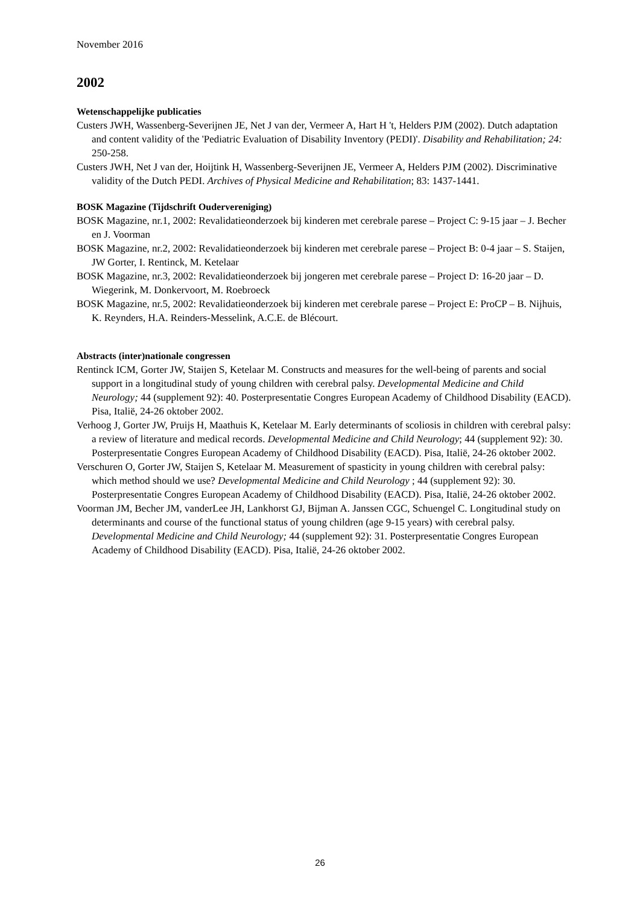November 2016
2002
Wetenschappelijke publicaties
Custers JWH, Wassenberg-Severijnen JE, Net J van der, Vermeer A, Hart H 't, Helders PJM (2002). Dutch adaptation and content validity of the 'Pediatric Evaluation of Disability Inventory (PEDI)'. Disability and Rehabilitation; 24: 250-258.
Custers JWH, Net J van der, Hoijtink H, Wassenberg-Severijnen JE, Vermeer A, Helders PJM (2002). Discriminative validity of the Dutch PEDI. Archives of Physical Medicine and Rehabilitation; 83: 1437-1441.
BOSK Magazine (Tijdschrift Oudervereniging)
BOSK Magazine, nr.1, 2002: Revalidatieonderzoek bij kinderen met cerebrale parese – Project C: 9-15 jaar – J. Becher en J. Voorman
BOSK Magazine, nr.2, 2002: Revalidatieonderzoek bij kinderen met cerebrale parese – Project B: 0-4 jaar – S. Staijen, JW Gorter, I. Rentinck, M. Ketelaar
BOSK Magazine, nr.3, 2002: Revalidatieonderzoek bij jongeren met cerebrale parese – Project D: 16-20 jaar – D. Wiegerink, M. Donkervoort, M. Roebroeck
BOSK Magazine, nr.5, 2002: Revalidatieonderzoek bij kinderen met cerebrale parese – Project E: ProCP – B. Nijhuis, K. Reynders, H.A. Reinders-Messelink, A.C.E. de Blécourt.
Abstracts (inter)nationale congressen
Rentinck ICM, Gorter JW, Staijen S, Ketelaar M. Constructs and measures for the well-being of parents and social support in a longitudinal study of young children with cerebral palsy. Developmental Medicine and Child Neurology; 44 (supplement 92): 40. Posterpresentatie Congres European Academy of Childhood Disability (EACD). Pisa, Italië, 24-26 oktober 2002.
Verhoog J, Gorter JW, Pruijs H, Maathuis K, Ketelaar M. Early determinants of scoliosis in children with cerebral palsy: a review of literature and medical records. Developmental Medicine and Child Neurology; 44 (supplement 92): 30. Posterpresentatie Congres European Academy of Childhood Disability (EACD). Pisa, Italië, 24-26 oktober 2002.
Verschuren O, Gorter JW, Staijen S, Ketelaar M. Measurement of spasticity in young children with cerebral palsy: which method should we use? Developmental Medicine and Child Neurology ; 44 (supplement 92): 30. Posterpresentatie Congres European Academy of Childhood Disability (EACD). Pisa, Italië, 24-26 oktober 2002.
Voorman JM, Becher JM, vanderLee JH, Lankhorst GJ, Bijman A. Janssen CGC, Schuengel C. Longitudinal study on determinants and course of the functional status of young children (age 9-15 years) with cerebral palsy. Developmental Medicine and Child Neurology; 44 (supplement 92): 31. Posterpresentatie Congres European Academy of Childhood Disability (EACD). Pisa, Italië, 24-26 oktober 2002.
26